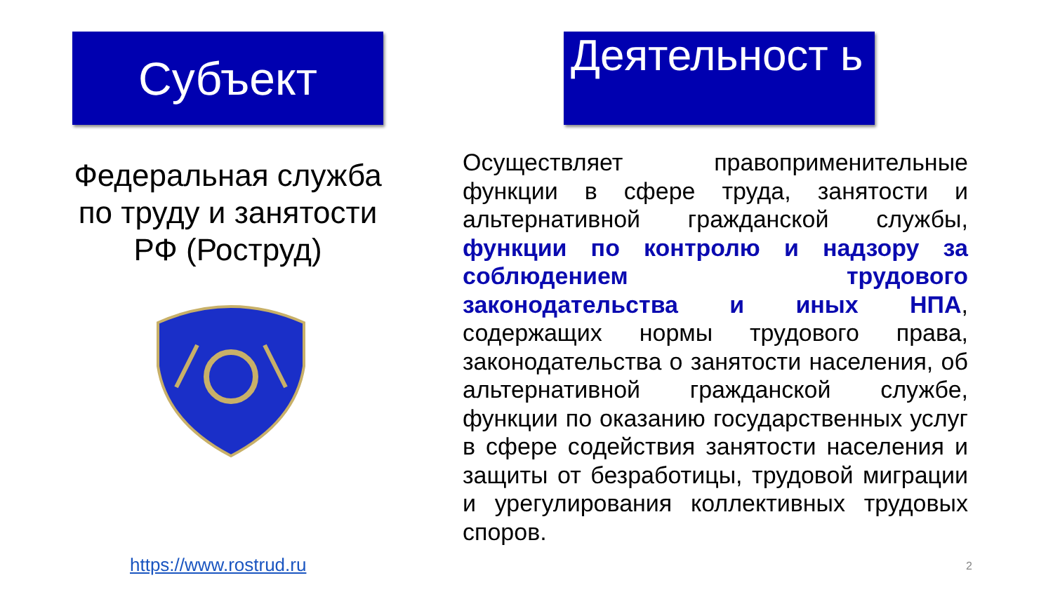Субъект
Федеральная служба по труду и занятости РФ (Роструд)
Деятельност ь
Осуществляет правоприменительные функции в сфере труда, занятости и альтернативной гражданской службы, функции по контролю и надзору за соблюдением трудового законодательства и иных НПА, содержащих нормы трудового права, законодательства о занятости населения, об альтернативной гражданской службе, функции по оказанию государственных услуг в сфере содействия занятости населения и защиты от безработицы, трудовой миграции и урегулирования коллективных трудовых споров.
https://www.rostrud.ru 2